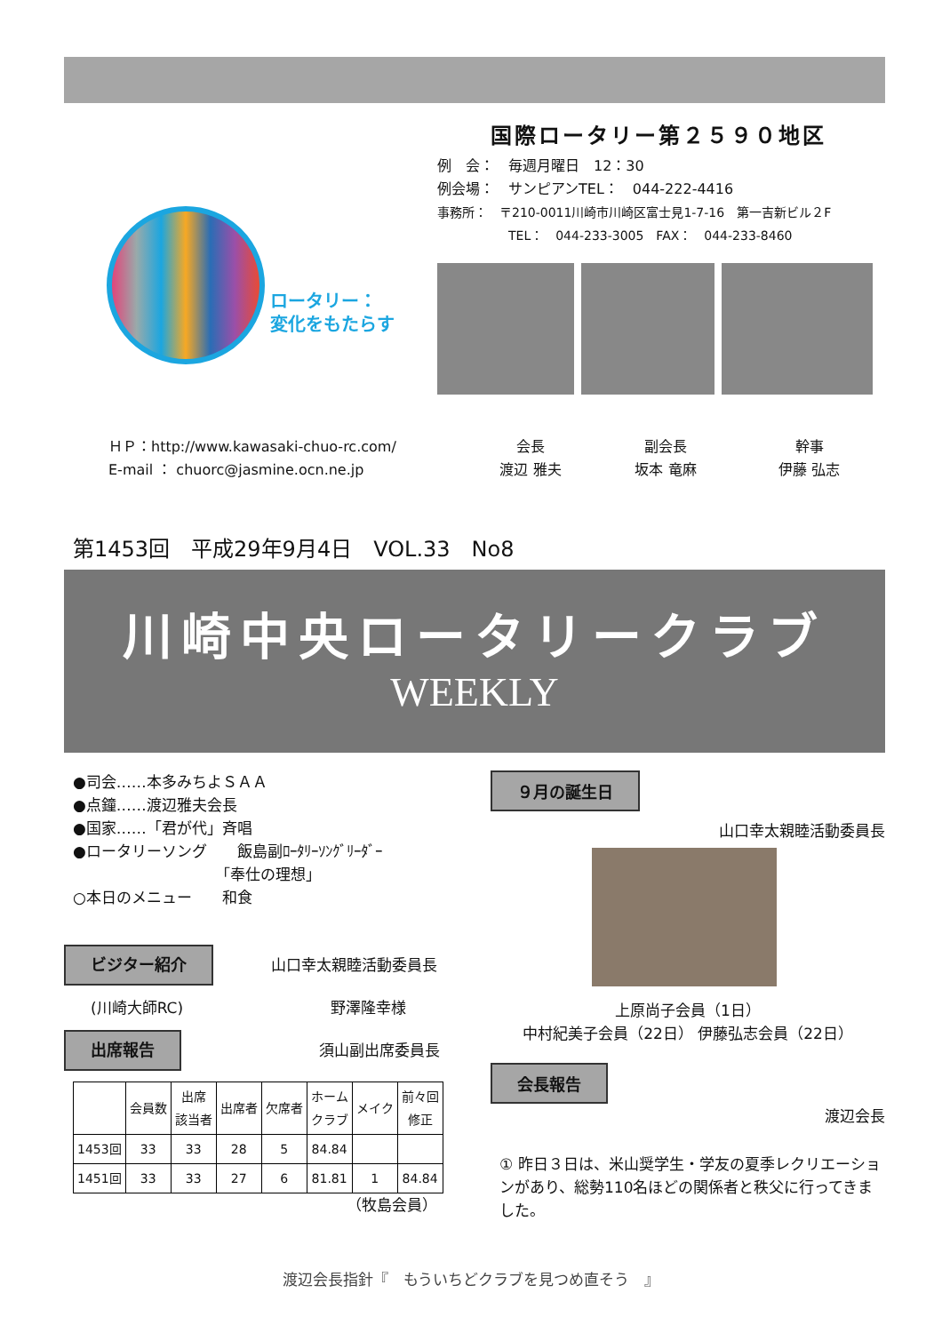ロータリー：
変化をもたらす
国際ロータリー第２５９０地区
例　会：　毎週月曜日　12：30
例会場：　サンピアンTEL：　044-222-4416
事務所：　〒210-0011川崎市川崎区富士見1-7-16　第一吉新ビル２F
TEL：　044-233-3005　FAX：　044-233-8460
ＨＰ：http://www.kawasaki-chuo-rc.com/
E-mail ： chuorc@jasmine.ocn.ne.jp
会長
渡辺 雅夫
副会長
坂本 竜麻
幹事
伊藤 弘志
第1453回　平成29年9月4日　VOL.33　No8
川崎中央ロータリークラブ
WEEKLY
●司会……本多みちよＳＡＡ
●点鐘……渡辺雅夫会長
●国家……「君が代」斉唱
●ロータリーソング　　飯島副ﾛｰﾀﾘｰｿﾝｸﾞﾘｰﾀﾞｰ
「奉仕の理想」
○本日のメニュー　　和食
ビジター紹介 山口幸太親睦活動委員長
(川崎大師RC) 野澤隆幸様
出席報告 須山副出席委員長
| | 会員数 | 出席 該当者 | 出席者 | 欠席者 | ホーム クラブ | メイク | 前々回 修正 |
| --- | --- | --- | --- | --- | --- | --- | --- |
| 1453回 | 33 | 33 | 28 | 5 | 84.84 | | |
| 1451回 | 33 | 33 | 27 | 6 | 81.81 | 1 | 84.84 |
（牧島会員）
９月の誕生日
山口幸太親睦活動委員長
上原尚子会員（1日）
中村紀美子会員（22日） 伊藤弘志会員（22日）
会長報告
渡辺会長
① 昨日３日は、米山奨学生・学友の夏季レクリエーションがあり、総勢110名ほどの関係者と秩父に行ってきました。
渡辺会長指針『　もういちどクラブを見つめ直そう　』